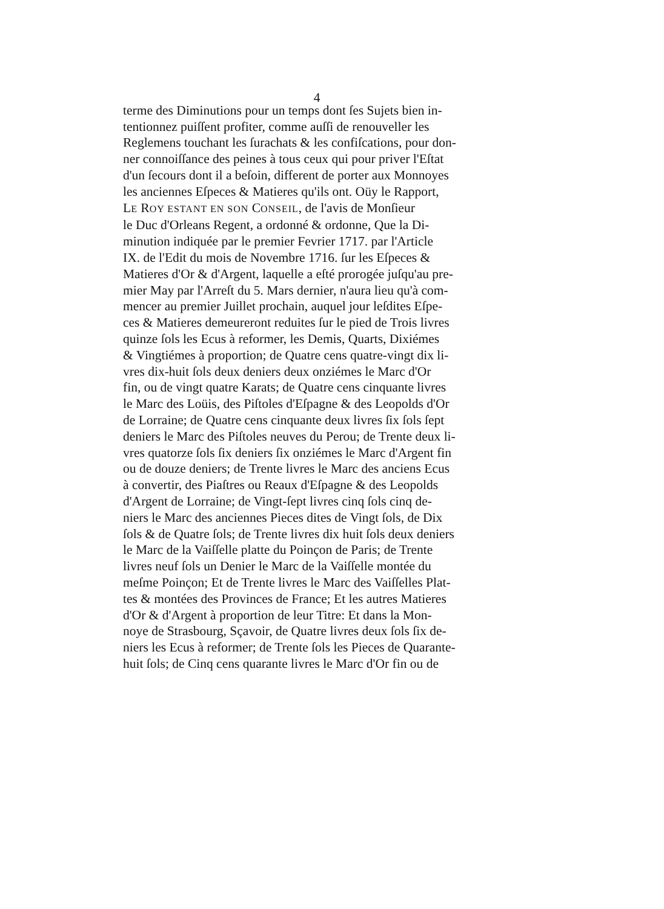4
terme des Diminutions pour un temps dont ſes Sujets bien in-
tentionnez puiſſent profiter, comme auſſi de renouveller les
Reglemens touchant les ſurachats & les confiſcations, pour don-
ner connoiſſance des peines à tous ceux qui pour priver l'Eſtat
d'un ſecours dont il a beſoin, different de porter aux Monnoyes
les anciennes Eſpeces & Matieres qu'ils ont. Oüy le Rapport,
LE ROY ESTANT EN SON CONSEIL, de l'avis de Monſieur
le Duc d'Orleans Regent, a ordonné & ordonne, Que la Di-
minution indiquée par le premier Fevrier 1717. par l'Article
IX. de l'Edit du mois de Novembre 1716. ſur les Eſpeces &
Matieres d'Or & d'Argent, laquelle a eſté prorogée juſqu'au pre-
mier May par l'Arreſt du 5. Mars dernier, n'aura lieu qu'à com-
mencer au premier Juillet prochain, auquel jour leſdites Eſpe-
ces & Matieres demeureront reduites ſur le pied de Trois livres
quinze ſols les Ecus à reformer, les Demis, Quarts, Dixiémes
& Vingtiémes à proportion; de Quatre cens quatre-vingt dix li-
vres dix-huit ſols deux deniers deux onziémes le Marc d'Or
fin, ou de vingt quatre Karats; de Quatre cens cinquante livres
le Marc des Loüis, des Piſtoles d'Eſpagne & des Leopolds d'Or
de Lorraine; de Quatre cens cinquante deux livres ſix ſols ſept
deniers le Marc des Piſtoles neuves du Perou; de Trente deux li-
vres quatorze ſols ſix deniers ſix onziémes le Marc d'Argent fin
ou de douze deniers; de Trente livres le Marc des anciens Ecus
à convertir, des Piaſtres ou Reaux d'Eſpagne & des Leopolds
d'Argent de Lorraine; de Vingt-ſept livres cinq ſols cinq de-
niers le Marc des anciennes Pieces dites de Vingt ſols, de Dix
ſols & de Quatre ſols; de Trente livres dix huit ſols deux deniers
le Marc de la Vaiſſelle platte du Poinçon de Paris; de Trente
livres neuf ſols un Denier le Marc de la Vaiſſelle montée du
meſme Poinçon; Et de Trente livres le Marc des Vaiſſelles Plat-
tes & montées des Provinces de France; Et les autres Matieres
d'Or & d'Argent à proportion de leur Titre: Et dans la Mon-
noye de Strasbourg, Sçavoir, de Quatre livres deux ſols ſix de-
niers les Ecus à reformer; de Trente ſols les Pieces de Quarante-
huit ſols; de Cinq cens quarante livres le Marc d'Or fin ou de